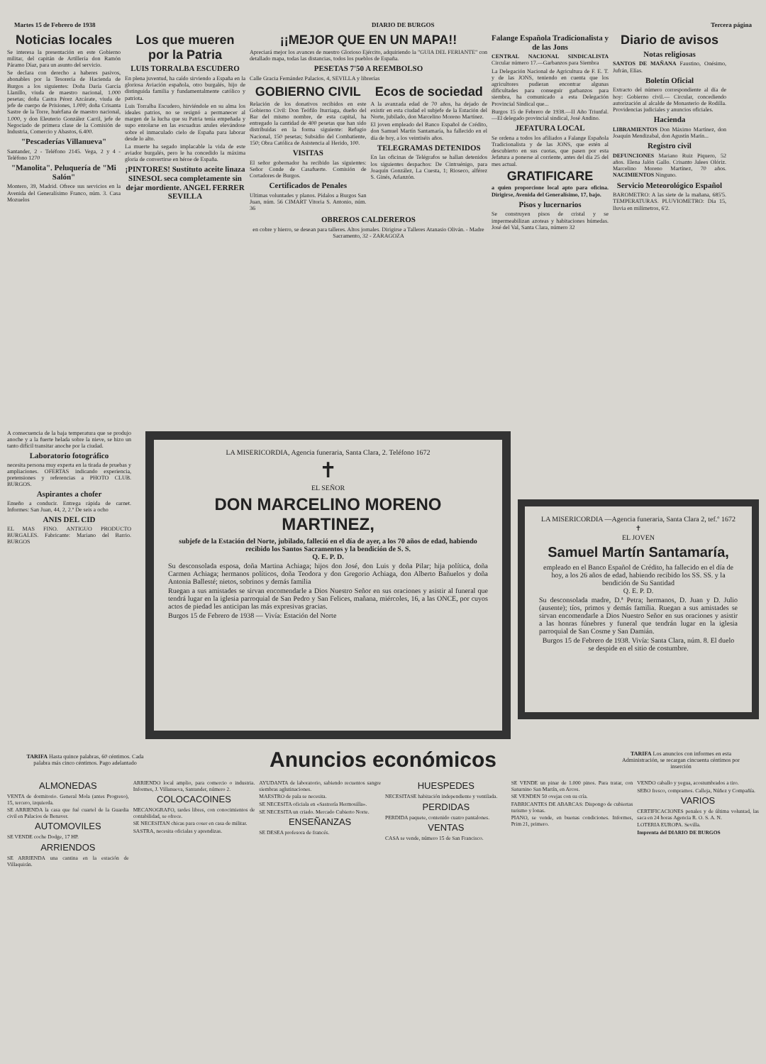Martes 15 de Febrero de 1938 DIARIO DE BURGOS Tercera página
Noticias locales
Se interesa la presentación en este Gobierno militar, del capitán de Artillería don Ramón Páramo Díaz, para un asunto del servicio.
Se declara con derecho a haberes pasivos, abonables por la Tesorería de Hacienda de Burgos a los siguientes: Doña Daría García Llanillo, viuda de maestro nacional, 1.000 pesetas; doña Castra Pérez Azcárate, viuda de jefe de cuerpo de Prisiones, 1.000; doña Crisanta Sastre de la Torre, huérfana de maestro nacional, 1.000, y don Eleuterio González Carril, jefe de Negociado de primera clase de la Comisión de Industria, Comercio y Abastos, 6.400.
"Pescaderías Villanueva"
Santander, 2 - Teléfono 2145. Vega, 2 y 4 - Teléfono 1270
"Manolita". Peluquería de "Mi Salón"
Montero, 39, Madrid. Ofrece sus servicios en la Avenida del Generalísimo Franco, núm. 3. Casa Mozuelos
Los que mueren por la Patria
LUIS TORRALBA ESCUDERO
En plena juventud, ha caído sirviendo a España en la gloriosa Aviación española, otro burgalés, hijo de distinguida familia y fundamentalmente católico y patriota.
Luis Torralba Escudero, hirviéndole en su alma los ideales patrios, no se resignó a permanecer al margen de la lucha que su Patria tenía empeñada y supo enrolarse en las escuadras azules elevándose sobre el inmaculado cielo de España para laborar desde lo alto.
La muerte ha segado implacable la vida de este aviador burgalés, pero le ha concedido la máxima gloria de convertirse en héroe de España.
¡PINTORES! Sustituto aceite linaza SINESOL seca completamente sin dejar mordiente. ANGEL FERRER SEVILLA
¡¡MEJOR QUE EN UN MAPA!!
Apreciará mejor los avances de nuestro Glorioso Ejército, adquiriendo la "GUIA DEL FERIANTE" con detallado mapa, todas las distancias, todos los pueblos de España.
PESETAS 7'50 A REEMBOLSO
Calle Gracia Fernández Palacios, 4, SEVILLA y librerías
GOBIERNO CIVIL
Relación de los donativos recibidos en este Gobierno Civil: Don Teófilo Iturriaga, dueño del Bar del mismo nombre, de esta capital, ha entregado la cantidad de 400 pesetas que han sido distribuidas en la forma siguiente: Refugio Nacional, 150 pesetas; Subsidio del Combatiente, 150; Obra Católica de Asistencia al Herido, 100.
VISITAS
El señor gobernador ha recibido las siguientes: Señor Conde de Casafuerte. Comisión de Cortadores de Burgos.
Certificados de Penales
Ultimas voluntades y planos. Pídalos a Burgos San Juan, núm. 56 CIMART Vitoria S. Antonio, núm. 36
Ecos de sociedad
A la avanzada edad de 70 años, ha dejado de existir en esta ciudad el subjefe de la Estación del Norte, jubilado, don Marcelino Moreno Martínez.
El joven empleado del Banco Español de Crédito, don Samuel Martín Santamaría, ha fallecido en el día de hoy, a los veintiséis años.
TELEGRAMAS DETENIDOS
En las oficinas de Telégrafos se hallan detenidos los siguientes despachos: De Cintruénigo, para Joaquín González, La Cuesta, 1; Rioseco, alférez S. Ginés, Arlanzón.
OBREROS CALDEREROS
en cobre y hierro, se desean para talleres. Altos jornales. Dirigirse a Talleres Atanasio Oliván. - Madre Sacramento, 32 - ZARAGOZA
Falange Española Tradicionalista y de las Jons
CENTRAL NACIONAL SINDICALISTA Circular número 17.—Garbanzos para Siembra
La Delegación Nacional de Agricultura de F. E. T. y de las JONS, teniendo en cuenta que los agricultores pudieran encontrar algunas dificultades para conseguir garbanzos para siembra, ha comunicado a esta Delegación Provincial Sindical que...
Burgos 15 de Febrero de 1938.—II Año Triunfal.—El delegado provincial sindical, José Andino.
JEFATURA LOCAL
Se ordena a todos los afiliados a Falange Española Tradicionalista y de las JONS, que estén al descubierto en sus cuotas, que pasen por esta Jefatura a ponerse al corriente, antes del día 25 del mes actual.
GRATIFICARE
a quien proporcione local apto para oficina. Dirigirse, Avenida del Generalísimo, 17, bajo.
Pisos y lucernarios
Se construyen pisos de cristal y se impermeabilizan azoteas y habitaciones húmedas. José del Val, Santa Clara, número 32
Diario de avisos
Notas religiosas
SANTOS DE MAÑANA Faustino, Onésimo, Jufrán, Elías.
Boletín Oficial
Extracto del número correspondiente al día de hoy: Gobierno civil.— Circular, concediendo autorización al alcalde de Monasterio de Rodilla. Providencias judiciales y anuncios oficiales.
Hacienda
LIBRAMIENTOS Don Máximo Martínez, don Joaquín Mendizabal, don Agustín Marín...
Registro civil
DEFUNCIONES Mariano Ruiz Piquero, 52 años. Elena Jalón Gallo. Crisanto Jalees Olóriz. Marcelino Moreno Martínez, 70 años. NACIMIENTOS Ninguno.
Servicio Meteorológico Español
BAROMETRO: A las siete de la mañana, 685'5. TEMPERATURAS. PLUVIOMETRO: Día 15, lluvia en milímetros, 6'2.
A consecuencia de la baja temperatura que se produjo anoche y a la fuerte helada sobre la nieve, se hizo un tanto difícil transitar anoche por la ciudad.
Laboratorio fotográfico
necesita persona muy experta en la tirada de pruebas y ampliaciones. OFERTAS indicando experiencia, pretensiones y referencias a PHOTO CLUB. BURGOS.
Aspirantes a chofer
Enseño a conducir. Entrega rápida de carnet. Informes: San Juan, 44, 2, 2.º De seis a ocho
ANIS DEL CID
EL MAS FINO. ANTIGUO PRODUCTO BURGALES. Fabricante: Mariano del Barrio. BURGOS
LA MISERICORDIA, Agencia funeraria, Santa Clara, 2. Teléfono 1672
✝
EL SEÑOR
DON MARCELINO MORENO MARTINEZ,
subjefe de la Estación del Norte, jubilado, falleció en el día de ayer, a los 70 años de edad, habiendo recibido los Santos Sacramentos y la bendición de S. S.
Q. E. P. D.
Su desconsolada esposa, doña Martina Achiaga; hijos don José, don Luis y doña Pilar; hija política, doña Carmen Achiaga; hermanos políticos, doña Teodora y don Gregorio Achiaga, don Alberto Bañuelos y doña Antonia Ballesté; nietos, sobrinos y demás familia
Ruegan a sus amistades se sirvan encomendarle a Dios Nuestro Señor en sus oraciones y asistir al funeral que tendrá lugar en la iglesia parroquial de San Pedro y San Felices, mañana, miércoles, 16, a las ONCE, por cuyos actos de piedad les anticipan las más expresivas gracias.
Burgos 15 de Febrero de 1938 — Vivía: Estación del Norte
LA MISERICORDIA —Agencia funeraria, Santa Clara 2, tef.º 1672
✝
EL JOVEN
Samuel Martín Santamaría,
empleado en el Banco Español de Crédito, ha fallecido en el día de hoy, a los 26 años de edad, habiendo recibido los SS. SS. y la bendición de Su Santidad
Q. E. P. D.
Su desconsolada madre, D.ª Petra; hermanos, D. Juan y D. Julio (ausente); tíos, primos y demás familia. Ruegan a sus amistades se sirvan encomendarle a Dios Nuestro Señor en sus oraciones y asistir a las honras fúnebres y funeral que tendrán lugar en la iglesia parroquial de San Cosme y San Damián.
Burgos 15 de Febrero de 1938. Vivía: Santa Clara, núm. 8. El duelo se despide en el sitio de costumbre.
TARIFA Hasta quince palabras, 60 céntimos. Cada palabra más cinco céntimos. Pago adelantado
Anuncios económicos
TARIFA Los anuncios con informes en esta Administración, se recargan cincuenta céntimos por inserción
ALMONEDAS
VENTA de dormitorio. General Mola (antes Progreso), 15, tercero, izquierda.
SE ARRIENDA la casa que fué cuartel de la Guardia civil en Palacios de Benaver.
AUTOMOVILES
SE VENDE coche Dodge, 17 HP.
ARRIENDOS
SE ARRIENDA una cantina en la estación de Villaquirán.
ARRIENDO local amplio, para comercio o industria. Informes, J. Villanueva, Santander, número 2.
COLOCACOINES
MECANOGRAFO, tardes libres, con conocimientos de contabilidad, se ofrece.
SE NECESITAN chicas para coser en casa de militar.
SASTRA, necesita oficialas y aprendizas.
AYUDANTA de laboratorio, sabiendo recuentos sangre siembras aglutinaciones.
MAESTRO de pala se necesita.
SE NECESITA oficiala en «Sastrería Hermosilla».
SE NECESITA un criado. Mercado Cubierto Norte.
ENSEÑANZAS
SE DESEA profesora de francés.
HUESPEDES
NECESITASE habitación independiente y ventilada.
PERDIDAS
PERDIDA paquete, contenido cuatro pantalones.
VENTAS
CASA se vende, número 15 de San Francisco.
SE VENDE un pinar de 1.000 pinos. Para tratar, con Saturnino San Martín, en Arcos.
SE VENDEN 50 ovejas con su cría.
FABRICANTES DE ABARCAS: Dispongo de cubiertas turismo y lonas.
PIANO, se vende, en buenas condiciones. Informes, Prim 21, primero.
VENDO caballo y yegua, acostumbrados a tiro.
SEBO fresco, compramos. Calleja, Núñez y Compañía.
VARIOS
CERTIFICACIONES penales y de última voluntad, las saca en 24 horas Agencia R. O. S. A. N.
LOTERIA EUROPA. Sevilla.
Imprenta del DIARIO DE BURGOS